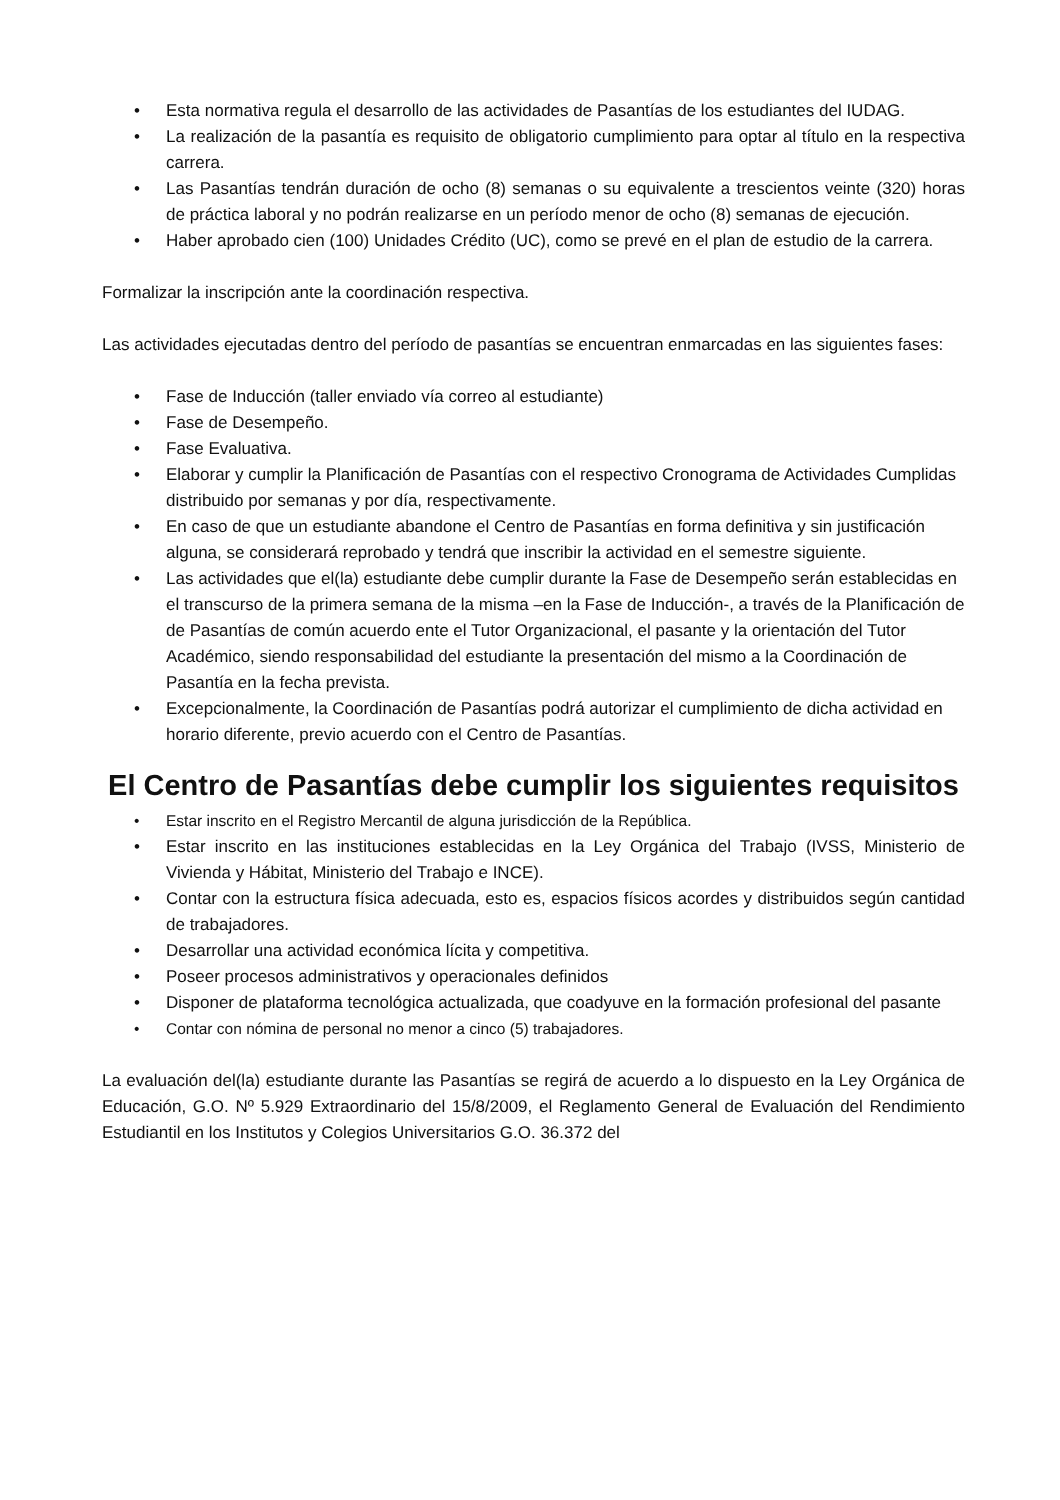• Esta normativa regula el desarrollo de las actividades de Pasantías de los estudiantes del IUDAG.
• La realización de la pasantía es requisito de obligatorio cumplimiento para optar al título en la respectiva carrera.
• Las Pasantías tendrán duración de ocho (8) semanas o su equivalente a trescientos veinte (320) horas de práctica laboral y no podrán realizarse en un período menor de ocho (8) semanas de ejecución.
• Haber aprobado cien (100) Unidades Crédito (UC), como se prevé en el plan de estudio de la carrera.
Formalizar la inscripción ante la coordinación respectiva.
Las actividades ejecutadas dentro del período de pasantías se encuentran enmarcadas en las siguientes fases:
• Fase de Inducción (taller enviado vía correo al estudiante)
• Fase de Desempeño.
• Fase Evaluativa.
• Elaborar y cumplir la Planificación de Pasantías con el respectivo Cronograma de Actividades Cumplidas distribuido por semanas y por día, respectivamente.
• En caso de que un estudiante abandone el Centro de Pasantías en forma definitiva y sin justificación alguna, se considerará reprobado y tendrá que inscribir la actividad en el semestre siguiente.
• Las actividades que el(la) estudiante debe cumplir durante la Fase de Desempeño serán establecidas en el transcurso de la primera semana de la misma –en la Fase de Inducción-, a través de la Planificación de de Pasantías de común acuerdo ente el Tutor Organizacional, el pasante y la orientación del Tutor Académico, siendo responsabilidad del estudiante la presentación del mismo a la Coordinación de Pasantía en la fecha prevista.
• Excepcionalmente, la Coordinación de Pasantías podrá autorizar el cumplimiento de dicha actividad en horario diferente, previo acuerdo con el Centro de Pasantías.
El Centro de Pasantías debe cumplir los siguientes requisitos
• Estar inscrito en el Registro Mercantil de alguna jurisdicción de la República.
• Estar inscrito en las instituciones establecidas en la Ley Orgánica del Trabajo (IVSS, Ministerio de Vivienda y Hábitat, Ministerio del Trabajo e INCE).
• Contar con la estructura física adecuada, esto es, espacios físicos acordes y distribuidos según cantidad de trabajadores.
• Desarrollar una actividad económica lícita y competitiva.
• Poseer procesos administrativos y operacionales definidos
• Disponer de plataforma tecnológica actualizada, que coadyuve en la formación profesional del pasante
• Contar con nómina de personal no menor a cinco (5) trabajadores.
La evaluación del(la) estudiante durante las Pasantías se regirá de acuerdo a lo dispuesto en la Ley Orgánica de Educación, G.O. Nº 5.929 Extraordinario del 15/8/2009, el Reglamento General de Evaluación del Rendimiento Estudiantil en los Institutos y Colegios Universitarios G.O. 36.372 del